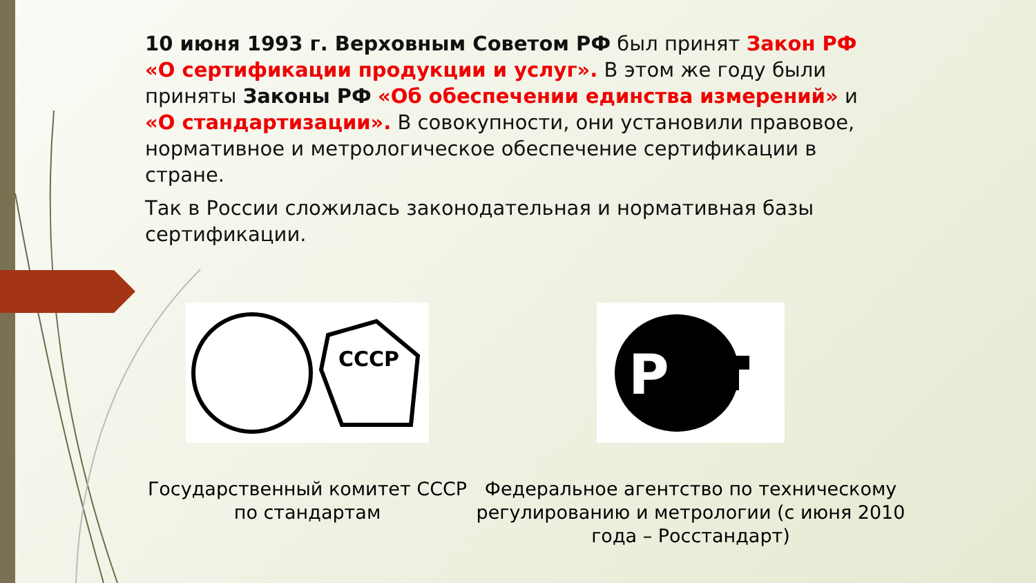10 июня 1993 г. Верховным Советом РФ был принят Закон РФ «О сертификации продукции и услуг». В этом же году были приняты Законы РФ «Об обеспечении единства измерений» и «О стандартизации». В совокупности, они установили правовое, нормативное и метрологическое обеспечение сертификации в стране.
Так в России сложилась законодательная и нормативная базы сертификации.
СССР
Государственный комитет СССР по стандартам
Р
Федеральное агентство по техническому регулированию и метрологии (с июня 2010 года – Росстандарт)